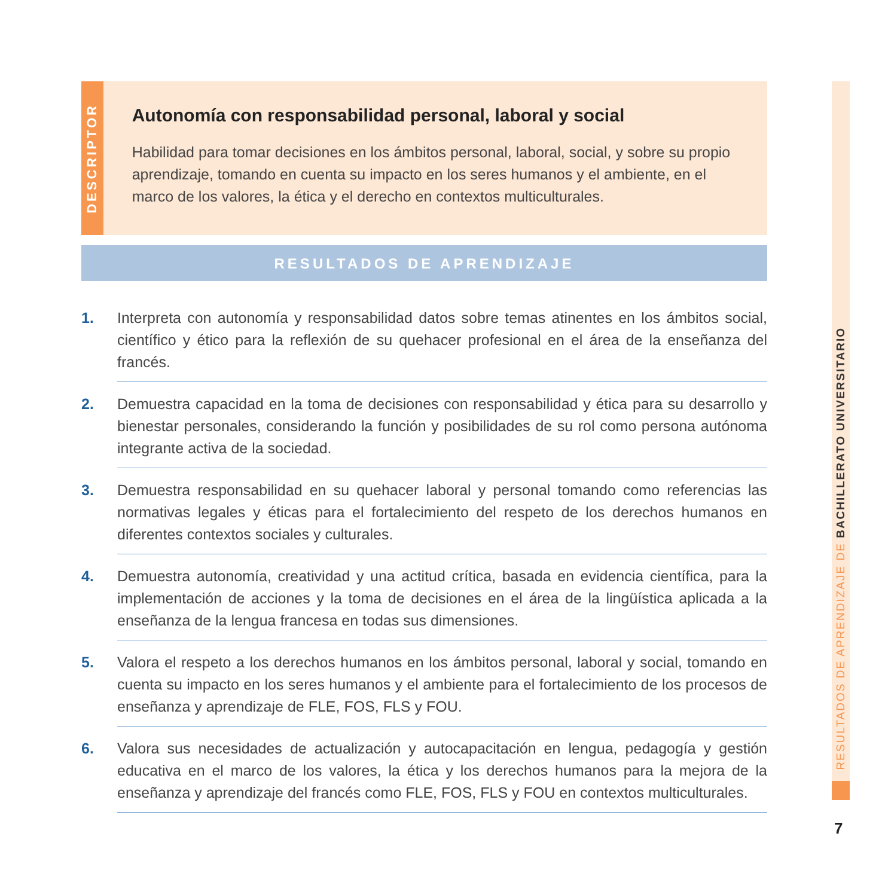DESCRIPTOR
Autonomía con responsabilidad personal, laboral y social
Habilidad para tomar decisiones en los ámbitos personal, laboral, social, y sobre su propio aprendizaje, tomando en cuenta su impacto en los seres humanos y el ambiente, en el marco de los valores, la ética y el derecho en contextos multiculturales.
RESULTADOS DE APRENDIZAJE
1. Interpreta con autonomía y responsabilidad datos sobre temas atinentes en los ámbitos social, científico y ético para la reflexión de su quehacer profesional en el área de la enseñanza del francés.
2. Demuestra capacidad en la toma de decisiones con responsabilidad y ética para su desarrollo y bienestar personales, considerando la función y posibilidades de su rol como persona autónoma integrante activa de la sociedad.
3. Demuestra responsabilidad en su quehacer laboral y personal tomando como referencias las normativas legales y éticas para el fortalecimiento del respeto de los derechos humanos en diferentes contextos sociales y culturales.
4. Demuestra autonomía, creatividad y una actitud crítica, basada en evidencia científica, para la implementación de acciones y la toma de decisiones en el área de la lingüística aplicada a la enseñanza de la lengua francesa en todas sus dimensiones.
5. Valora el respeto a los derechos humanos en los ámbitos personal, laboral y social, tomando en cuenta su impacto en los seres humanos y el ambiente para el fortalecimiento de los procesos de enseñanza y aprendizaje de FLE, FOS, FLS y FOU.
6. Valora sus necesidades de actualización y autocapacitación en lengua, pedagogía y gestión educativa en el marco de los valores, la ética y los derechos humanos para la mejora de la enseñanza y aprendizaje del francés como FLE, FOS, FLS y FOU en contextos multiculturales.
RESULTADOS DE APRENDIZAJE DE BACHILLERATO UNIVERSITARIO
7